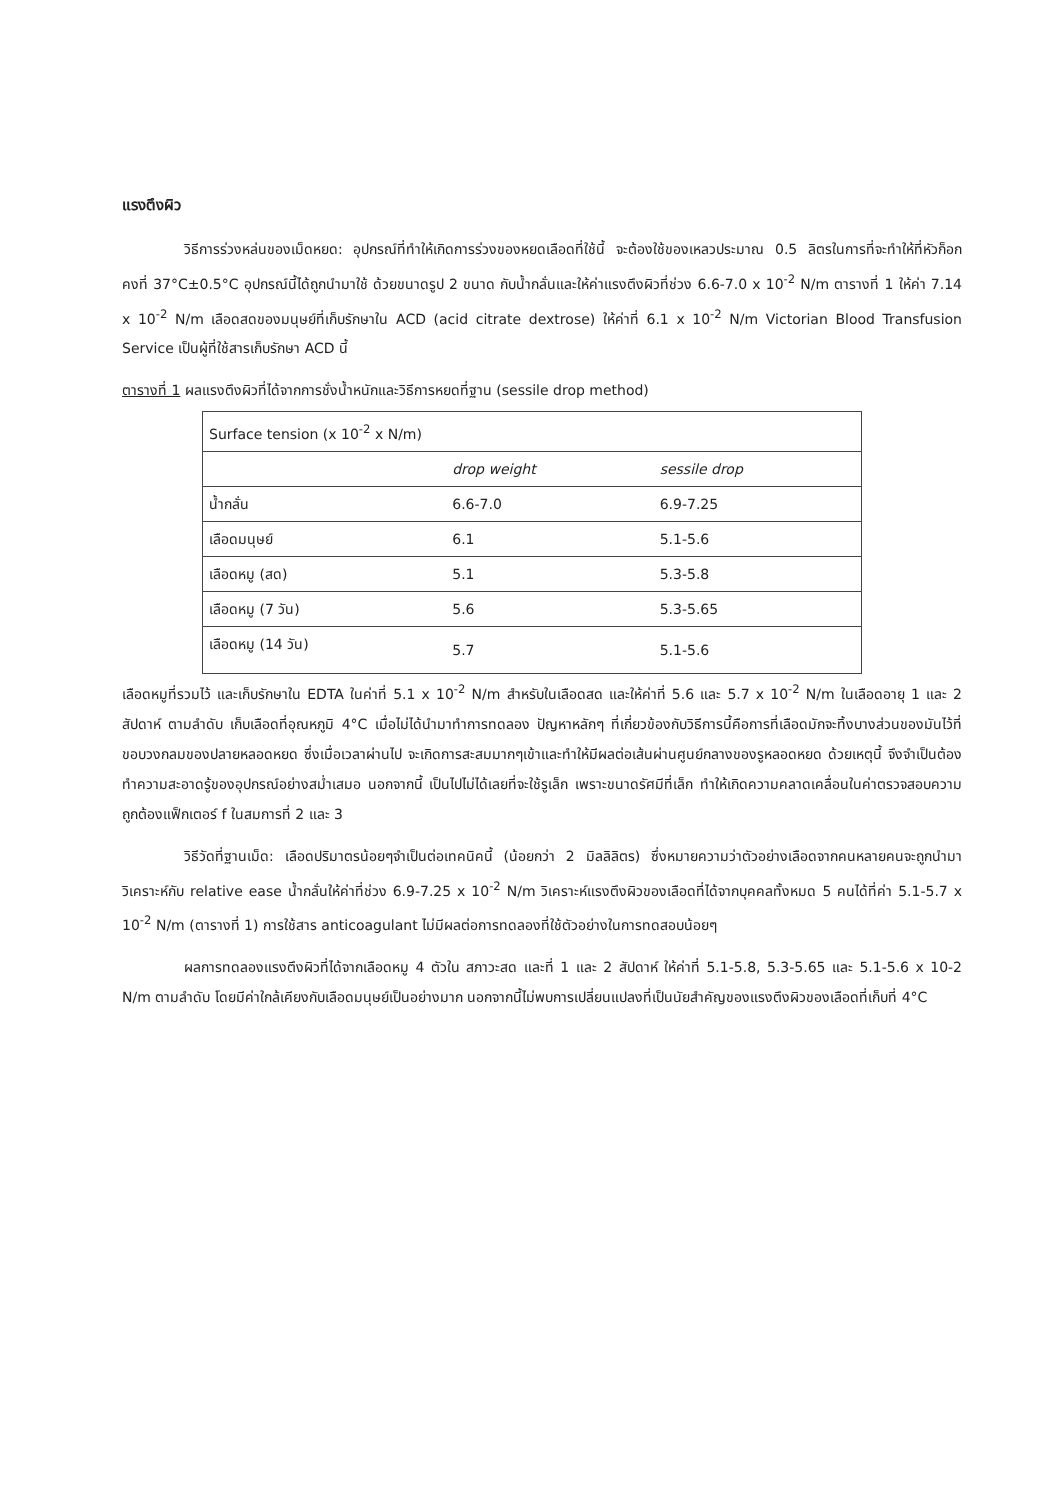แรงตึงผิว
วิธีการร่วงหล่นของเม็ดหยด: อุปกรณ์ที่ทำให้เกิดการร่วงของหยดเลือดที่ใช้นี้ จะต้องใช้ของเหลวประมาณ 0.5 ลิตรในการที่จะทำให้ที่หัวก็อกคงที่ 37°C±0.5°C อุปกรณ์นี้ได้ถูกนำมาใช้ ด้วยขนาดรูป 2 ขนาด กับน้ำกลั่นและให้ค่าแรงตึงผิวที่ช่วง 6.6-7.0 x 10<sup>-2</sup> N/m ตารางที่ 1 ให้ค่า 7.14 x 10<sup>-2</sup> N/m เลือดสดของมนุษย์ที่เก็บรักษาใน ACD (acid citrate dextrose) ให้ค่าที่ 6.1 x 10<sup>-2</sup> N/m Victorian Blood Transfusion Service เป็นผู้ที่ใช้สารเก็บรักษา ACD นี้
ตารางที่ 1 ผลแรงตึงผิวที่ได้จากการชั่งน้ำหนักและวิธีการหยดที่ฐาน (sessile drop method)
| Surface tension (x 10<sup>-2</sup> x N/m) | | |
| --- | --- | --- |
| | drop weight | sessile drop |
| น้ำกลั่น | 6.6-7.0 | 6.9-7.25 |
| เลือดมนุษย์ | 6.1 | 5.1-5.6 |
| เลือดหมู (สด) | 5.1 | 5.3-5.8 |
| เลือดหมู (7 วัน) | 5.6 | 5.3-5.65 |
| เลือดหมู (14 วัน) | 5.7 | 5.1-5.6 |
เลือดหมูที่รวมไว้ และเก็บรักษาใน EDTA ในค่าที่ 5.1 x 10<sup>-2</sup> N/m สำหรับในเลือดสด และให้ค่าที่ 5.6 และ 5.7 x 10<sup>-2</sup> N/m ในเลือดอายุ 1 และ 2 สัปดาห์ ตามลำดับ เก็บเลือดที่อุณหภูมิ 4°C เมื่อไม่ได้นำมาทำการทดลอง ปัญหาหลักๆ ที่เกี่ยวข้องกับวิธีการนี้คือการที่เลือดมักจะทิ้งบางส่วนของมันไว้ที่ขอบวงกลมของปลายหลอดหยด ซึ่งเมื่อเวลาผ่านไป จะเกิดการสะสมมากๆเข้าและทำให้มีผลต่อเส้นผ่านศูนย์กลางของรูหลอดหยด ด้วยเหตุนี้ จึงจำเป็นต้องทำความสะอาดรู้ของอุปกรณ์อย่างสม่ำเสมอ นอกจากนี้ เป็นไปไม่ได้เลยที่จะใช้รูเล็ก เพราะขนาดรัศมีที่เล็ก ทำให้เกิดความคลาดเคลื่อนในค่าตรวจสอบความถูกต้องแฟ็กเตอร์ f ในสมการที่ 2 และ 3
วิธีวัดที่ฐานเม็ด: เลือดปริมาตรน้อยๆจำเป็นต่อเทคนิคนี้ (น้อยกว่า 2 มิลลิลิตร) ซึ่งหมายความว่าตัวอย่างเลือดจากคนหลายคนจะถูกนำมาวิเคราะห์กับ relative ease น้ำกลั่นให้ค่าที่ช่วง 6.9-7.25 x 10<sup>-2</sup> N/m วิเคราะห์แรงตึงผิวของเลือดที่ได้จากบุคคลทั้งหมด 5 คนได้ที่ค่า 5.1-5.7 x 10<sup>-2</sup> N/m (ตารางที่ 1) การใช้สาร anticoagulant ไม่มีผลต่อการทดลองที่ใช้ตัวอย่างในการทดสอบน้อยๆ
ผลการทดลองแรงตึงผิวที่ได้จากเลือดหมู 4 ตัวใน สภาวะสด และที่ 1 และ 2 สัปดาห์ ให้ค่าที่ 5.1-5.8, 5.3-5.65 และ 5.1-5.6 x 10-2 N/m ตามลำดับ โดยมีค่าใกล้เคียงกับเลือดมนุษย์เป็นอย่างมาก นอกจากนี้ไม่พบการเปลี่ยนแปลงที่เป็นนัยสำคัญของแรงตึงผิวของเลือดที่เก็บที่ 4°C